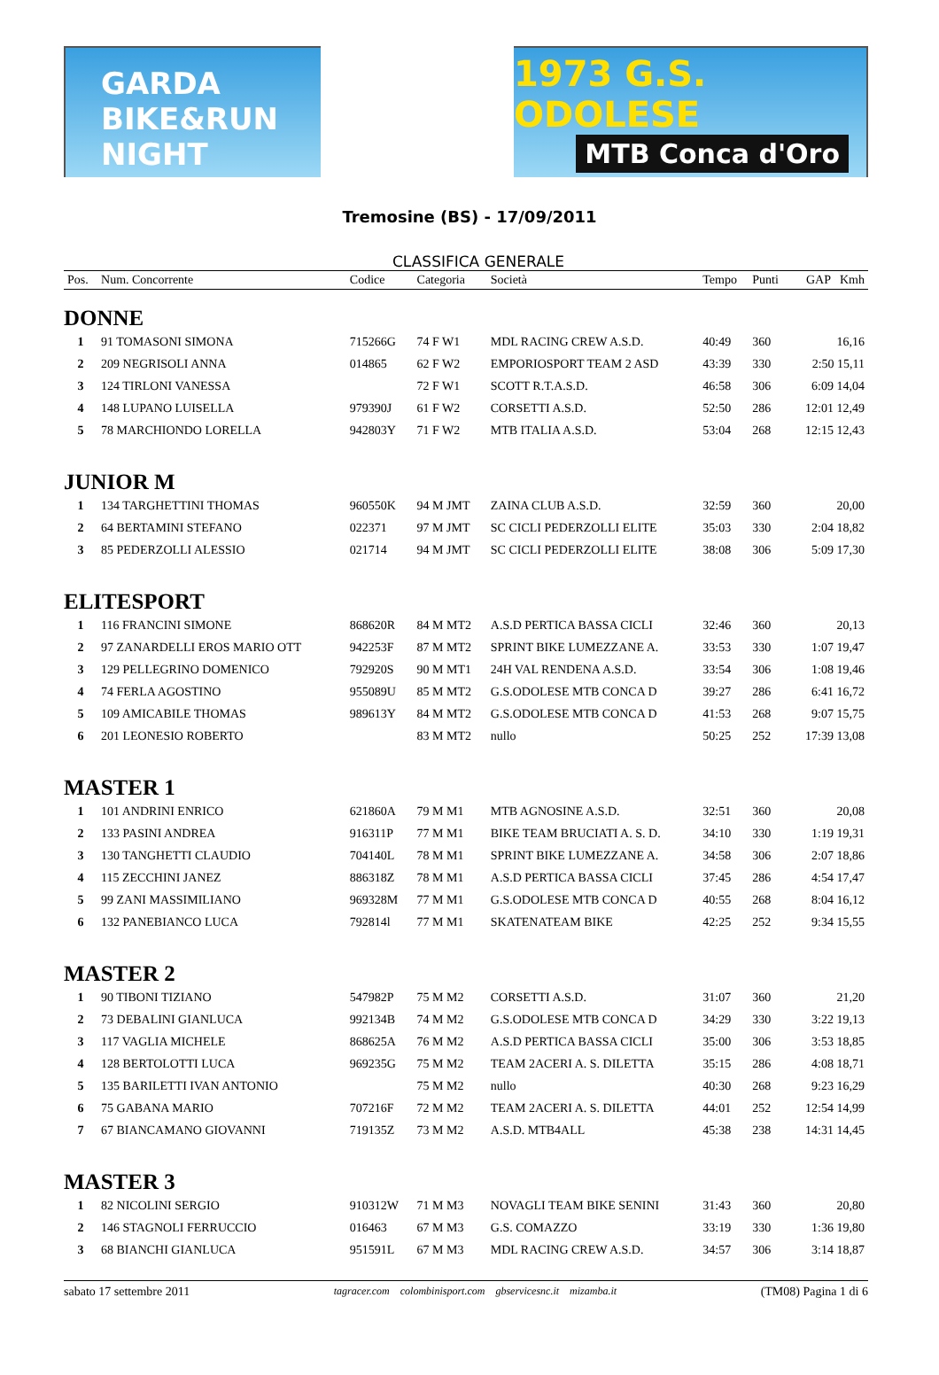GARDA BIKE&RUN NIGHT
1973 G.S. ODOLESE
MTB Conca d'Oro
Tremosine (BS) - 17/09/2011
CLASSIFICA GENERALE
| Pos. | Num. Concorrente | Codice | Categoria | Società | Tempo | Punti | GAP Kmh |
| --- | --- | --- | --- | --- | --- | --- | --- |
| DONNE | | | | | | | |
| 1 | 91 TOMASONI SIMONA | 715266G | 74 F W1 | MDL RACING CREW A.S.D. | 40:49 | 360 | 16,16 |
| 2 | 209 NEGRISOLI ANNA | 014865 | 62 F W2 | EMPORIOSPORT TEAM 2 ASD | 43:39 | 330 | 2:50 15,11 |
| 3 | 124 TIRLONI VANESSA | | 72 F W1 | SCOTT R.T.A.S.D. | 46:58 | 306 | 6:09 14,04 |
| 4 | 148 LUPANO LUISELLA | 979390J | 61 F W2 | CORSETTI A.S.D. | 52:50 | 286 | 12:01 12,49 |
| 5 | 78 MARCHIONDO LORELLA | 942803Y | 71 F W2 | MTB ITALIA A.S.D. | 53:04 | 268 | 12:15 12,43 |
| JUNIOR M | | | | | | | |
| 1 | 134 TARGHETTINI THOMAS | 960550K | 94 M JMT | ZAINA CLUB A.S.D. | 32:59 | 360 | 20,00 |
| 2 | 64 BERTAMINI STEFANO | 022371 | 97 M JMT | SC CICLI PEDERZOLLI ELITE | 35:03 | 330 | 2:04 18,82 |
| 3 | 85 PEDERZOLLI ALESSIO | 021714 | 94 M JMT | SC CICLI PEDERZOLLI ELITE | 38:08 | 306 | 5:09 17,30 |
| ELITESPORT | | | | | | | |
| 1 | 116 FRANCINI SIMONE | 868620R | 84 M MT2 | A.S.D PERTICA BASSA CICLI | 32:46 | 360 | 20,13 |
| 2 | 97 ZANARDELLI EROS MARIO OTT | 942253F | 87 M MT2 | SPRINT BIKE LUMEZZANE A. | 33:53 | 330 | 1:07 19,47 |
| 3 | 129 PELLEGRINO DOMENICO | 792920S | 90 M MT1 | 24H VAL RENDENA A.S.D. | 33:54 | 306 | 1:08 19,46 |
| 4 | 74 FERLA AGOSTINO | 955089U | 85 M MT2 | G.S.ODOLESE MTB CONCA D | 39:27 | 286 | 6:41 16,72 |
| 5 | 109 AMICABILE THOMAS | 989613Y | 84 M MT2 | G.S.ODOLESE MTB CONCA D | 41:53 | 268 | 9:07 15,75 |
| 6 | 201 LEONESIO ROBERTO | | 83 M MT2 | nullo | 50:25 | 252 | 17:39 13,08 |
| MASTER 1 | | | | | | | |
| 1 | 101 ANDRINI ENRICO | 621860A | 79 M M1 | MTB AGNOSINE A.S.D. | 32:51 | 360 | 20,08 |
| 2 | 133 PASINI ANDREA | 916311P | 77 M M1 | BIKE TEAM BRUCIATI A. S. D. | 34:10 | 330 | 1:19 19,31 |
| 3 | 130 TANGHETTI CLAUDIO | 704140L | 78 M M1 | SPRINT BIKE LUMEZZANE A. | 34:58 | 306 | 2:07 18,86 |
| 4 | 115 ZECCHINI JANEZ | 886318Z | 78 M M1 | A.S.D PERTICA BASSA CICLI | 37:45 | 286 | 4:54 17,47 |
| 5 | 99 ZANI MASSIMILIANO | 969328M | 77 M M1 | G.S.ODOLESE MTB CONCA D | 40:55 | 268 | 8:04 16,12 |
| 6 | 132 PANEBIANCO LUCA | 792814l | 77 M M1 | SKATENATEAM BIKE | 42:25 | 252 | 9:34 15,55 |
| MASTER 2 | | | | | | | |
| 1 | 90 TIBONI TIZIANO | 547982P | 75 M M2 | CORSETTI A.S.D. | 31:07 | 360 | 21,20 |
| 2 | 73 DEBALINI GIANLUCA | 992134B | 74 M M2 | G.S.ODOLESE MTB CONCA D | 34:29 | 330 | 3:22 19,13 |
| 3 | 117 VAGLIA MICHELE | 868625A | 76 M M2 | A.S.D PERTICA BASSA CICLI | 35:00 | 306 | 3:53 18,85 |
| 4 | 128 BERTOLOTTI LUCA | 969235G | 75 M M2 | TEAM 2ACERI A. S. DILETTA | 35:15 | 286 | 4:08 18,71 |
| 5 | 135 BARILETTI IVAN ANTONIO | | 75 M M2 | nullo | 40:30 | 268 | 9:23 16,29 |
| 6 | 75 GABANA MARIO | 707216F | 72 M M2 | TEAM 2ACERI A. S. DILETTA | 44:01 | 252 | 12:54 14,99 |
| 7 | 67 BIANCAMANO GIOVANNI | 719135Z | 73 M M2 | A.S.D. MTB4ALL | 45:38 | 238 | 14:31 14,45 |
| MASTER 3 | | | | | | | |
| 1 | 82 NICOLINI SERGIO | 910312W | 71 M M3 | NOVAGLI TEAM BIKE SENINI | 31:43 | 360 | 20,80 |
| 2 | 146 STAGNOLI FERRUCCIO | 016463 | 67 M M3 | G.S. COMAZZO | 33:19 | 330 | 1:36 19,80 |
| 3 | 68 BIANCHI GIANLUCA | 951591L | 67 M M3 | MDL RACING CREW A.S.D. | 34:57 | 306 | 3:14 18,87 |
sabato 17 settembre 2011 tagracer.com colombinisport.com gbservicesnc.it mizamba.it (TM08) Pagina 1 di 6